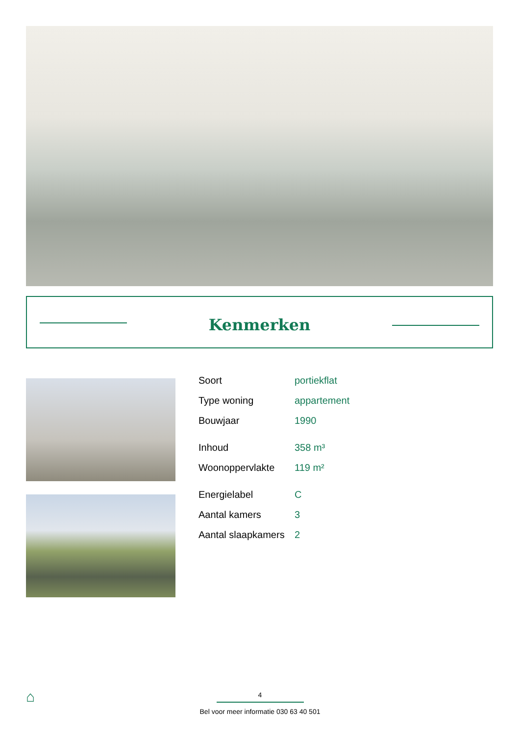Kenmerken
| Soort | portiekflat |
| Type woning | appartement |
| Bouwjaar | 1990 |
| Inhoud | 358 m³ |
| Woonoppervlakte | 119 m² |
| Energielabel | C |
| Aantal kamers | 3 |
| Aantal slaapkamers | 2 |
⌂
4
Bel voor meer informatie 030 63 40 501